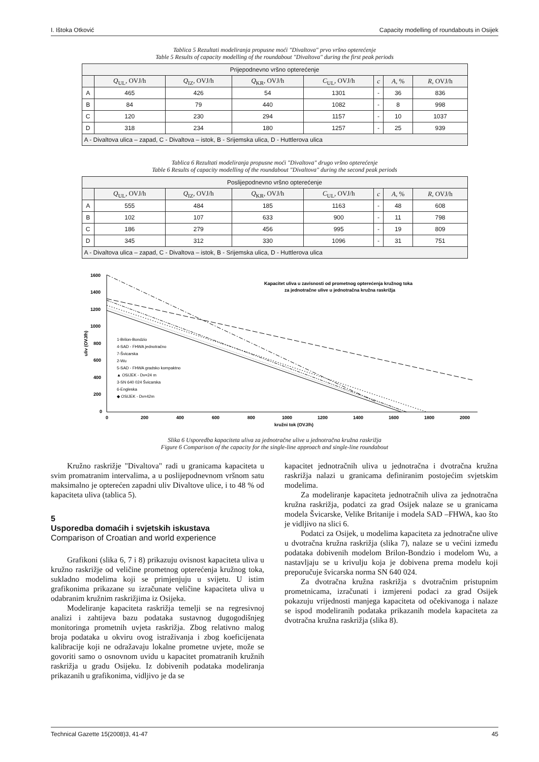I. Ištoka Otković Capacity modelling of roundabouts in Osijek
Tablica 5 Rezultati modeliranja propusne moći "Divaltova" prvo vršno opterećenje
Table 5 Results of capacity modelling of the roundabout "Divaltova" during the first peak periods
| Prijepodnevno vršno opterećenje | | | | | | | |
| | Q<sub>UL</sub>, OVJ/h | Q<sub>IZ</sub>, OVJ/h | Q<sub>KR</sub>, OVJ/h | C<sub>UL</sub>, OVJ/h | c | A , % | R , OVJ/h |
| A | 465 | 426 | 54 | 1301 | - | 36 | 836 |
| B | 84 | 79 | 440 | 1082 | - | 8 | 998 |
| C | 120 | 230 | 294 | 1157 | - | 10 | 1037 |
| D | 318 | 234 | 180 | 1257 | - | 25 | 939 |
| A - Divaltova ulica – zapad, C - Divaltova – istok, B - Srijemska ulica, D - Huttlerova ulica | | | | | | | |
Tablica 6 Rezultati modeliranja propusne moći "Divaltova" drugo vršno opterećenje
Table 6 Results of capacity modelling of the roundabout "Divaltova" during the second peak periods
| Poslijepodnevno vršno opterećenje | | | | | | | |
| | Q<sub>UL</sub>, OVJ/h | Q<sub>IZ</sub>, OVJ/h | Q<sub>KR</sub>, OVJ/h | C<sub>UL</sub>, OVJ/h | c | A , % | R , OVJ/h |
| A | 555 | 484 | 185 | 1163 | - | 48 | 608 |
| B | 102 | 107 | 633 | 900 | - | 11 | 798 |
| C | 186 | 279 | 456 | 995 | - | 19 | 809 |
| D | 345 | 312 | 330 | 1096 | - | 31 | 751 |
| A - Divaltova ulica – zapad, C - Divaltova – istok, B - Srijemska ulica, D - Huttlerova ulica | | | | | | | |
1600
1400
1200
1000
800
600
400
200
0
0
200
400
600
800
1000
1200
1400
1600
1800
2000
kružni tok (OVJ/h)
uliv (OVJ/h)
Kapacitet uliva u zavisnosti od prometnog opterećenja kružnog toka
za jednotračne ulive u jednotračna kružna raskrižja
1-Brilon-Bondzio
4-SAD - FHWA jednotračno
7-Švicarska
2-Wu
5-SAD - FHWA gradsko kompaktno
▲ OSIJEK - Dv=24 m
3-SN 640 024 Švicarska
6-Engleska
◆ OSIJEK - Dv=42m
Slika 6 Usporedba kapaciteta uliva za jednotračne ulive u jednotračna kružna raskrižja
Figure 6 Comparison of the capacity for the single-line approach and single-line roundabout
Kružno raskrižje "Divaltova" radi u granicama kapaciteta u svim promatranim intervalima, a u poslijepodnevnom vršnom satu maksimalno je opterećen zapadni uliv Divaltove ulice, i to 48 % od kapaciteta uliva (tablica 5).
5
Usporedba domaćih i svjetskih iskustava
Comparison of Croatian and world experience
Grafikoni (slika 6, 7 i 8) prikazuju ovisnost kapaciteta uliva u kružno raskrižje od veličine prometnog opterećenja kružnog toka, sukladno modelima koji se primjenjuju u svijetu. U istim grafikonima prikazane su izračunate veličine kapaciteta uliva u odabranim kružnim raskrižjima iz Osijeka.
Modeliranje kapaciteta raskrižja temelji se na regresivnoj analizi i zahtijeva bazu podataka sustavnog dugogodišnjeg monitoringa prometnih uvjeta raskrižja. Zbog relativno malog broja podataka u okviru ovog istraživanja i zbog koeficijenata kalibracije koji ne odražavaju lokalne prometne uvjete, može se govoriti samo o osnovnom uvidu u kapacitet promatranih kružnih raskrižja u gradu Osijeku. Iz dobivenih podataka modeliranja prikazanih u grafikonima, vidljivo je da se
kapacitet jednotračnih uliva u jednotračna i dvotračna kružna raskrižja nalazi u granicama definiranim postojećim svjetskim modelima.
Za modeliranje kapaciteta jednotračnih uliva za jednotračna kružna raskrižja, podatci za grad Osijek nalaze se u granicama modela Švicarske, Velike Britanije i modela SAD –FHWA, kao što je vidljivo na slici 6.
Podatci za Osijek, u modelima kapaciteta za jednotračne ulive u dvotračna kružna raskrižja (slika 7), nalaze se u većini između podataka dobivenih modelom Brilon-Bondzio i modelom Wu, a nastavljaju se u krivulju koja je dobivena prema modelu koji preporučuje švicarska norma SN 640 024.
Za dvotračna kružna raskrižja s dvotračnim pristupnim prometnicama, izračunati i izmjereni podaci za grad Osijek pokazuju vrijednosti manjega kapaciteta od očekivanoga i nalaze se ispod modeliranih podataka prikazanih modela kapaciteta za dvotračna kružna raskrižja (slika 8).
Technical Gazette 15(2008)3, 41-47 45